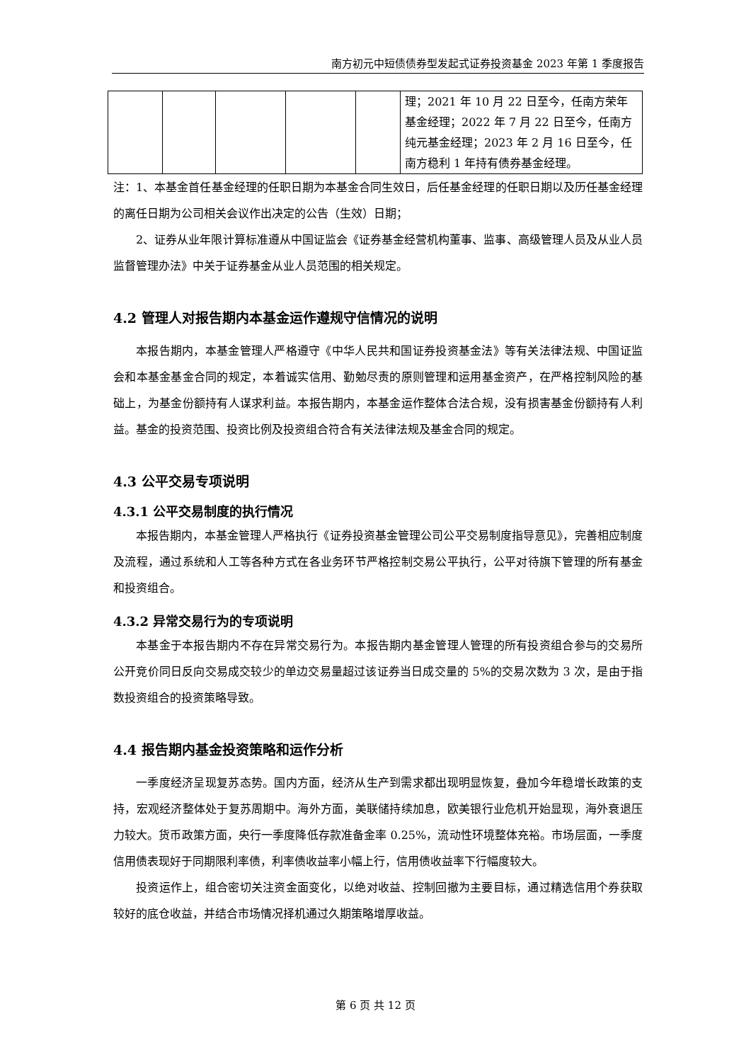南方初元中短债债券型发起式证券投资基金 2023 年第 1 季度报告
| | | | | | 理；2021 年 10 月 22 日至今，任南方荣年基金经理；2022 年 7 月 22 日至今，任南方纯元基金经理；2023 年 2 月 16 日至今，任南方稳利 1 年持有债券基金经理。 |
注：1、本基金首任基金经理的任职日期为本基金合同生效日，后任基金经理的任职日期以及历任基金经理的离任日期为公司相关会议作出决定的公告（生效）日期；
2、证券从业年限计算标准遵从中国证监会《证券基金经营机构董事、监事、高级管理人员及从业人员监督管理办法》中关于证券基金从业人员范围的相关规定。
4.2 管理人对报告期内本基金运作遵规守信情况的说明
本报告期内，本基金管理人严格遵守《中华人民共和国证券投资基金法》等有关法律法规、中国证监会和本基金基金合同的规定，本着诚实信用、勤勉尽责的原则管理和运用基金资产，在严格控制风险的基础上，为基金份额持有人谋求利益。本报告期内，本基金运作整体合法合规，没有损害基金份额持有人利益。基金的投资范围、投资比例及投资组合符合有关法律法规及基金合同的规定。
4.3 公平交易专项说明
4.3.1 公平交易制度的执行情况
本报告期内，本基金管理人严格执行《证券投资基金管理公司公平交易制度指导意见》，完善相应制度及流程，通过系统和人工等各种方式在各业务环节严格控制交易公平执行，公平对待旗下管理的所有基金和投资组合。
4.3.2 异常交易行为的专项说明
本基金于本报告期内不存在异常交易行为。本报告期内基金管理人管理的所有投资组合参与的交易所公开竞价同日反向交易成交较少的单边交易量超过该证券当日成交量的 5%的交易次数为 3 次，是由于指数投资组合的投资策略导致。
4.4 报告期内基金投资策略和运作分析
一季度经济呈现复苏态势。国内方面，经济从生产到需求都出现明显恢复，叠加今年稳增长政策的支持，宏观经济整体处于复苏周期中。海外方面，美联储持续加息，欧美银行业危机开始显现，海外衰退压力较大。货币政策方面，央行一季度降低存款准备金率 0.25%，流动性环境整体充裕。市场层面，一季度信用债表现好于同期限利率债，利率债收益率小幅上行，信用债收益率下行幅度较大。
投资运作上，组合密切关注资金面变化，以绝对收益、控制回撤为主要目标，通过精选信用个券获取较好的底仓收益，并结合市场情况择机通过久期策略增厚收益。
第 6 页 共 12 页